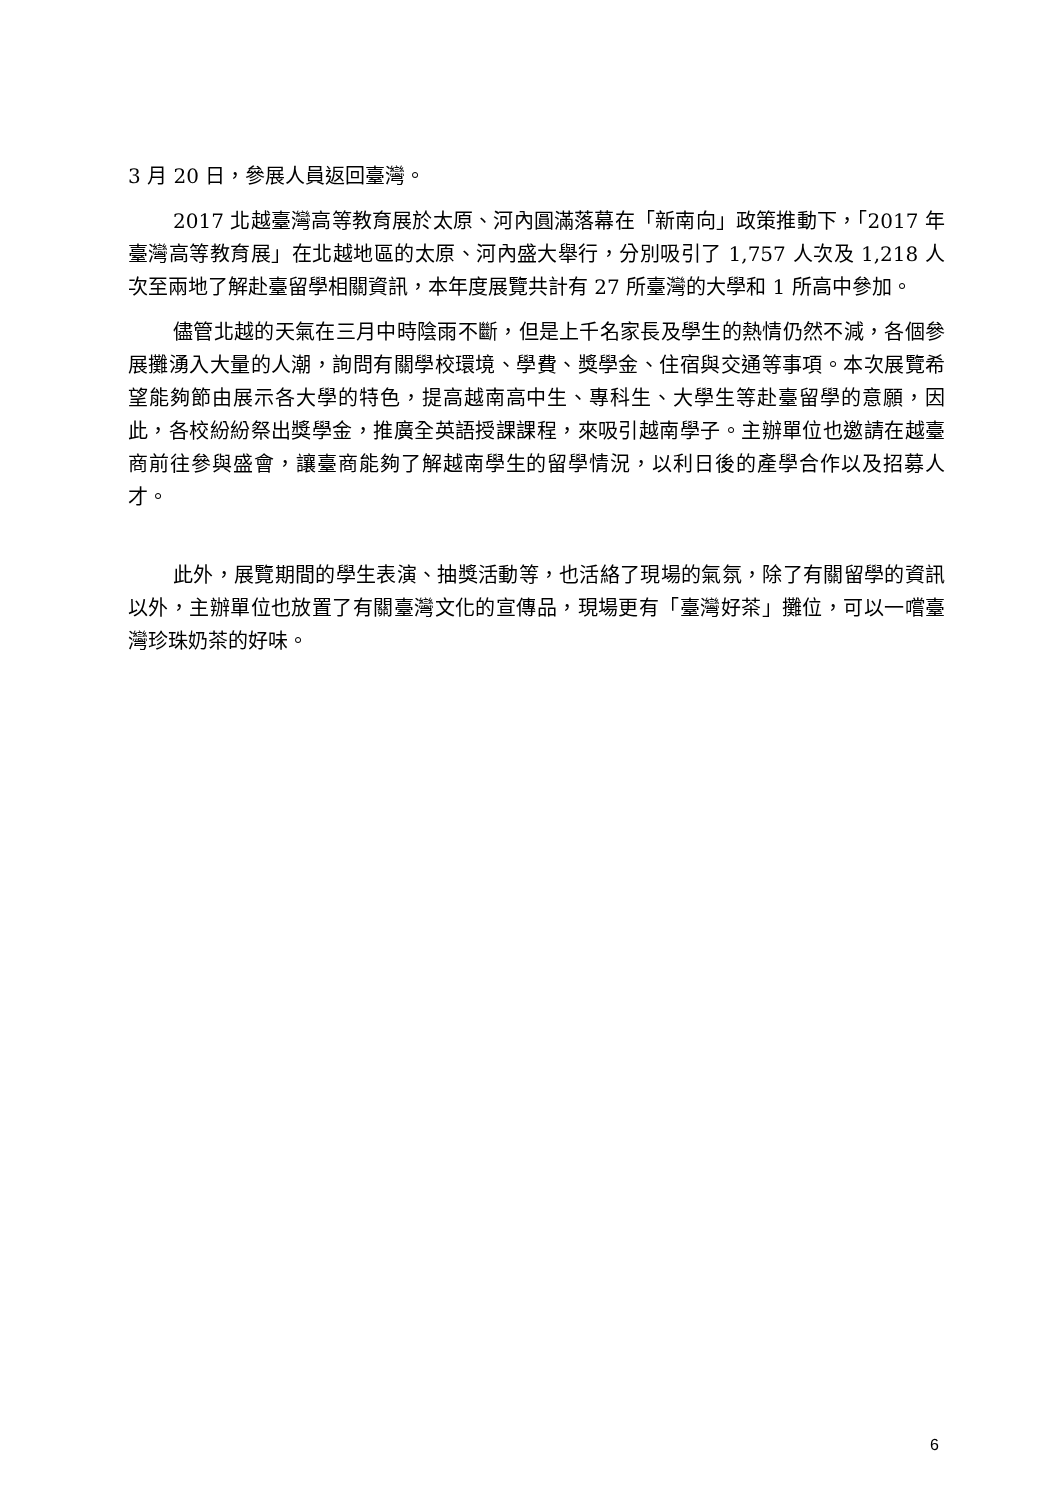3 月 20 日，參展人員返回臺灣。
2017 北越臺灣高等教育展於太原、河內圓滿落幕在「新南向」政策推動下，「2017 年臺灣高等教育展」在北越地區的太原、河內盛大舉行，分別吸引了 1,757 人次及 1,218 人次至兩地了解赴臺留學相關資訊，本年度展覽共計有 27 所臺灣的大學和 1 所高中參加。
儘管北越的天氣在三月中時陰雨不斷，但是上千名家長及學生的熱情仍然不減，各個參展攤湧入大量的人潮，詢問有關學校環境、學費、獎學金、住宿與交通等事項。本次展覽希望能夠節由展示各大學的特色，提高越南高中生、專科生、大學生等赴臺留學的意願，因此，各校紛紛祭出獎學金，推廣全英語授課課程，來吸引越南學子。主辦單位也邀請在越臺商前往參與盛會，讓臺商能夠了解越南學生的留學情況，以利日後的產學合作以及招募人才。
此外，展覽期間的學生表演、抽獎活動等，也活絡了現場的氣氛，除了有關留學的資訊以外，主辦單位也放置了有關臺灣文化的宣傳品，現場更有「臺灣好茶」攤位，可以一嚐臺灣珍珠奶茶的好味。
6